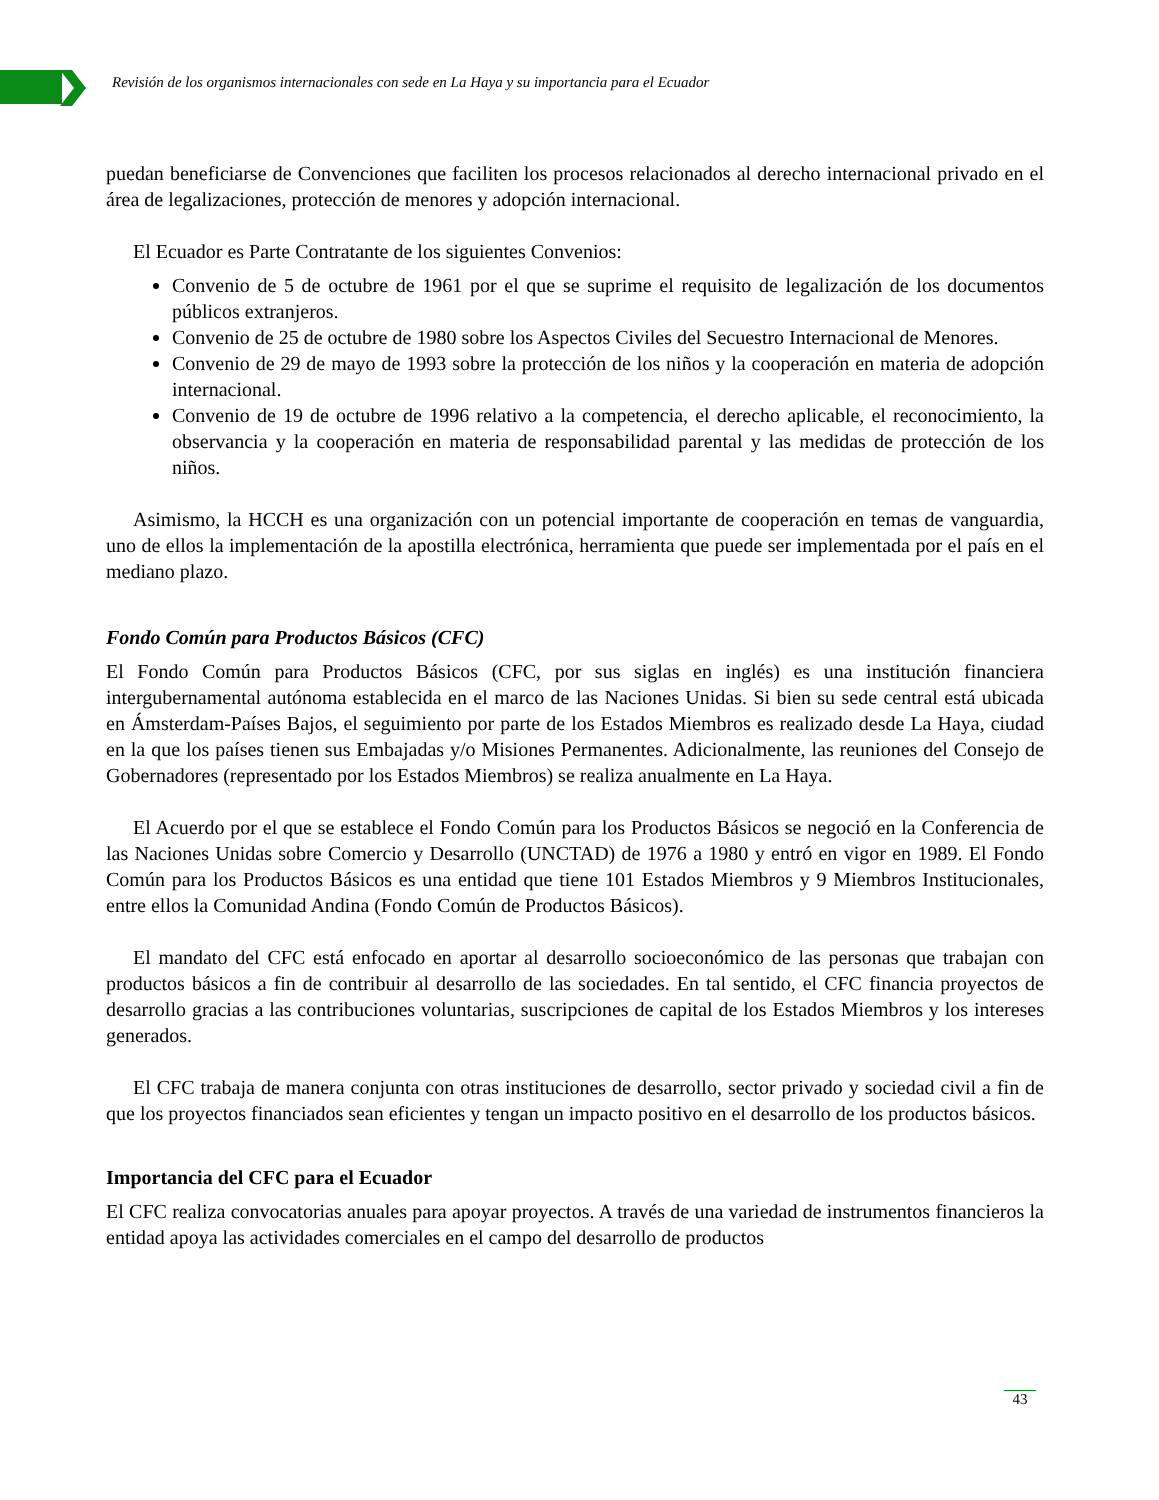Revisión de los organismos internacionales con sede en La Haya y su importancia para el Ecuador
puedan beneficiarse de Convenciones que faciliten los procesos relacionados al derecho internacional privado en el área de legalizaciones, protección de menores y adopción internacional.
El Ecuador es Parte Contratante de los siguientes Convenios:
Convenio de 5 de octubre de 1961 por el que se suprime el requisito de legalización de los documentos públicos extranjeros.
Convenio de 25 de octubre de 1980 sobre los Aspectos Civiles del Secuestro Internacional de Menores.
Convenio de 29 de mayo de 1993 sobre la protección de los niños y la cooperación en materia de adopción internacional.
Convenio de 19 de octubre de 1996 relativo a la competencia, el derecho aplicable, el reconocimiento, la observancia y la cooperación en materia de responsabilidad parental y las medidas de protección de los niños.
Asimismo, la HCCH es una organización con un potencial importante de cooperación en temas de vanguardia, uno de ellos la implementación de la apostilla electrónica, herramienta que puede ser implementada por el país en el mediano plazo.
Fondo Común para Productos Básicos (CFC)
El Fondo Común para Productos Básicos (CFC, por sus siglas en inglés) es una institución financiera intergubernamental autónoma establecida en el marco de las Naciones Unidas. Si bien su sede central está ubicada en Ámsterdam-Países Bajos, el seguimiento por parte de los Estados Miembros es realizado desde La Haya, ciudad en la que los países tienen sus Embajadas y/o Misiones Permanentes. Adicionalmente, las reuniones del Consejo de Gobernadores (representado por los Estados Miembros) se realiza anualmente en La Haya.
El Acuerdo por el que se establece el Fondo Común para los Productos Básicos se negoció en la Conferencia de las Naciones Unidas sobre Comercio y Desarrollo (UNCTAD) de 1976 a 1980 y entró en vigor en 1989. El Fondo Común para los Productos Básicos es una entidad que tiene 101 Estados Miembros y 9 Miembros Institucionales, entre ellos la Comunidad Andina (Fondo Común de Productos Básicos).
El mandato del CFC está enfocado en aportar al desarrollo socioeconómico de las personas que trabajan con productos básicos a fin de contribuir al desarrollo de las sociedades. En tal sentido, el CFC financia proyectos de desarrollo gracias a las contribuciones voluntarias, suscripciones de capital de los Estados Miembros y los intereses generados.
El CFC trabaja de manera conjunta con otras instituciones de desarrollo, sector privado y sociedad civil a fin de que los proyectos financiados sean eficientes y tengan un impacto positivo en el desarrollo de los productos básicos.
Importancia del CFC para el Ecuador
El CFC realiza convocatorias anuales para apoyar proyectos. A través de una variedad de instrumentos financieros la entidad apoya las actividades comerciales en el campo del desarrollo de productos
43